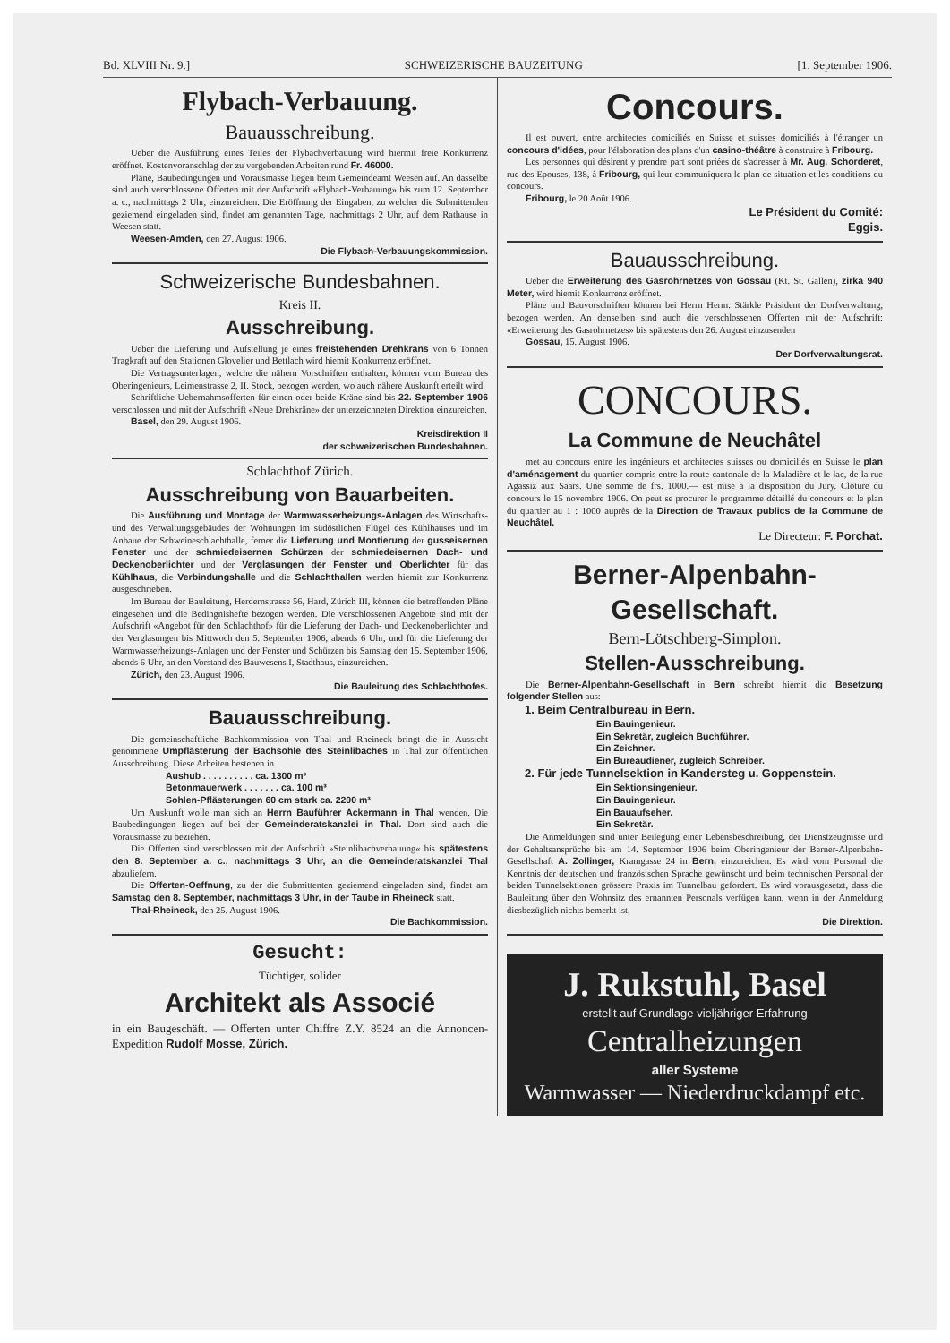Bd. XLVIII Nr. 9.] SCHWEIZERISCHE BAUZEITUNG [1. September 1906.
Flybach-Verbauung.
Bauausschreibung.
Ueber die Ausführung eines Teiles der Flybachverbauung wird hiermit freie Konkurrenz eröffnet. Kostenvoranschlag der zu vergebenden Arbeiten rund Fr. 46000.
Pläne, Baubedingungen und Vorausmasse liegen beim Gemeindeamt Weesen auf. An dasselbe sind auch verschlossene Offerten mit der Aufschrift «Flybach-Verbauung» bis zum 12. September a. c., nachmittags 2 Uhr, einzureichen. Die Eröffnung der Eingaben, zu welcher die Submittenden geziemend eingeladen sind, findet am genannten Tage, nachmittags 2 Uhr, auf dem Rathause in Weesen statt.
Weesen-Amden, den 27. August 1906.
Die Flybach-Verbauungskommission.
Schweizerische Bundesbahnen.
Kreis II.
Ausschreibung.
Ueber die Lieferung und Aufstellung je eines freistehenden Drehkrans von 6 Tonnen Tragkraft auf den Stationen Glovelier und Bettlach wird hiemit Konkurrenz eröffnet.
Die Vertragsunterlagen, welche die nähern Vorschriften enthalten, können vom Bureau des Oberingenieurs, Leimenstrasse 2, II. Stock, bezogen werden, wo auch nähere Auskunft erteilt wird.
Schriftliche Uebernahmsofferten für einen oder beide Kräne sind bis 22. September 1906 verschlossen und mit der Aufschrift «Neue Drehkräne» der unterzeichneten Direktion einzureichen.
Basel, den 29. August 1906.
Kreisdirektion II
der schweizerischen Bundesbahnen.
Schlachthof Zürich.
Ausschreibung von Bauarbeiten.
Die Ausführung und Montage der Warmwasserheizungs-Anlagen des Wirtschafts- und des Verwaltungsgebäudes der Wohnungen im südöstlichen Flügel des Kühlhauses und im Anbaue der Schweineschlachthalle, ferner die Lieferung und Montierung der gusseisernen Fenster und der schmiedeisernen Schürzen der schmiedeisernen Dach- und Deckenoberlichter und der Verglasungen der Fenster und Oberlichter für das Kühlhaus, die Verbindungshalle und die Schlachthallen werden hiemit zur Konkurrenz ausgeschrieben.
Im Bureau der Bauleitung, Herdernstrasse 56, Hard, Zürich III, können die betreffenden Pläne eingesehen und die Bedingnishefte bezogen werden. Die verschlossenen Angebote sind mit der Aufschrift «Angebot für den Schlachthof» für die Lieferung der Dach- und Deckenoberlichter und der Verglasungen bis Mittwoch den 5. September 1906, abends 6 Uhr, und für die Lieferung der Warmwasserheizungs-Anlagen und der Fenster und Schürzen bis Samstag den 15. September 1906, abends 6 Uhr, an den Vorstand des Bauwesens I, Stadthaus, einzureichen.
Zürich, den 23. August 1906.
Die Bauleitung des Schlachthofes.
Bauausschreibung.
Die gemeinschaftliche Bachkommission von Thal und Rheineck bringt die in Aussicht genommene Umpflästerung der Bachsohle des Steinlibaches in Thal zur öffentlichen Ausschreibung. Diese Arbeiten bestehen in
Aushub . . . . . . . . . . ca. 1300 m³
Betonmauerwerk . . . . . . . ca. 100 m³
Sohlen-Pflästerungen 60 cm stark ca. 2200 m³
Um Auskunft wolle man sich an Herrn Bauführer Ackermann in Thal wenden. Die Baubedingungen liegen auf bei der Gemeinderatskanzlei in Thal. Dort sind auch die Vorausmasse zu beziehen.
Die Offerten sind verschlossen mit der Aufschrift »Steinlibachverbauung« bis spätestens den 8. September a. c., nachmittags 3 Uhr, an die Gemeinderatskanzlei Thal abzuliefern.
Die Offerten-Oeffnung, zu der die Submittenten geziemend eingeladen sind, findet am Samstag den 8. September, nachmittags 3 Uhr, in der Taube in Rheineck statt.
Thal-Rheineck, den 25. August 1906.
Die Bachkommission.
Gesucht:
Tüchtiger, solider
Architekt als Associé
in ein Baugeschäft. — Offerten unter Chiffre Z.Y. 8524 an die Annoncen-Expedition Rudolf Mosse, Zürich.
Concours.
Il est ouvert, entre architectes domiciliés en Suisse et suisses domiciliés à l'étranger un concours d'idées, pour l'élaboration des plans d'un casino-théâtre à construire à Fribourg.
Les personnes qui désirent y prendre part sont priées de s'adresser à Mr. Aug. Schorderet, rue des Epouses, 138, à Fribourg, qui leur communiquera le plan de situation et les conditions du concours.
Fribourg, le 20 Août 1906.
Le Président du Comité:
Eggis.
Bauausschreibung.
Ueber die Erweiterung des Gasrohrnetzes von Gossau (Kt. St. Gallen), zirka 940 Meter, wird hiemit Konkurrenz eröffnet.
Pläne und Bauvorschriften können bei Herrn Herm. Stärkle Präsident der Dorfverwaltung, bezogen werden. An denselben sind auch die verschlossenen Offerten mit der Aufschrift: «Erweiterung des Gasrohrnetzes» bis spätestens den 26. August einzusenden
Gossau, 15. August 1906.
Der Dorfverwaltungsrat.
CONCOURS.
La Commune de Neuchâtel
met au concours entre les ingénieurs et architectes suisses ou domiciliés en Suisse le plan d'aménagement du quartier compris entre la route cantonale de la Maladière et le lac, de la rue Agassiz aux Saars. Une somme de frs. 1000.— est mise à la disposition du Jury. Clôture du concours le 15 novembre 1906. On peut se procurer le programme détaillé du concours et le plan du quartier au 1 : 1000 auprès de la Direction de Travaux publics de la Commune de Neuchâtel.
Le Directeur: F. Porchat.
Berner-Alpenbahn-Gesellschaft.
Bern-Lötschberg-Simplon.
Stellen-Ausschreibung.
Die Berner-Alpenbahn-Gesellschaft in Bern schreibt hiemit die Besetzung folgender Stellen aus:
1. Beim Centralbureau in Bern.
Ein Bauingenieur.
Ein Sekretär, zugleich Buchführer.
Ein Zeichner.
Ein Bureaudiener, zugleich Schreiber.
2. Für jede Tunnelsektion in Kandersteg u. Goppenstein.
Ein Sektionsingenieur.
Ein Bauingenieur.
Ein Bauaufseher.
Ein Sekretär.
Die Anmeldungen sind unter Beilegung einer Lebensbeschreibung, der Dienstzeugnisse und der Gehaltsansprüche bis am 14. September 1906 beim Oberingenieur der Berner-Alpenbahn-Gesellschaft A. Zollinger, Kramgasse 24 in Bern, einzureichen. Es wird vom Personal die Kenntnis der deutschen und französischen Sprache gewünscht und beim technischen Personal der beiden Tunnelsektionen grössere Praxis im Tunnelbau gefordert. Es wird vorausgesetzt, dass die Bauleitung über den Wohnsitz des ernannten Personals verfügen kann, wenn in der Anmeldung diesbezüglich nichts bemerkt ist.
Die Direktion.
J. Rukstuhl, Basel
erstellt auf Grundlage vieljähriger Erfahrung
Centralheizungen
aller Systeme
Warmwasser — Niederdruckdampf etc.